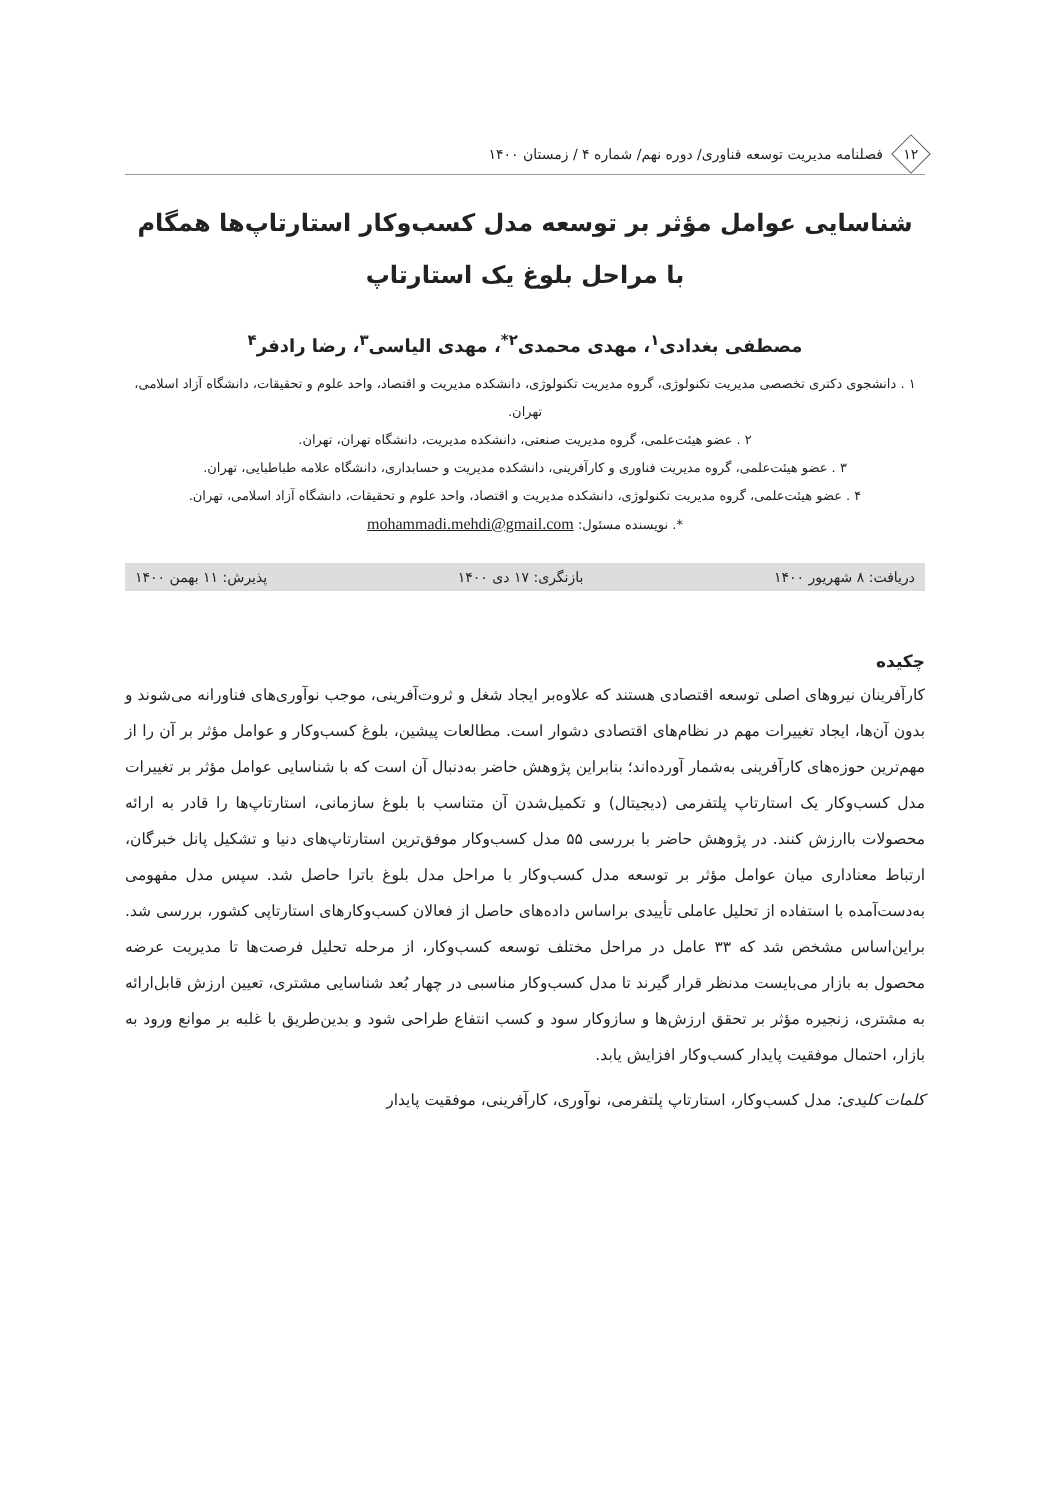۱۲
فصلنامه مدیریت توسعه فناوری/ دوره نهم/ شماره ۴ / زمستان ۱۴۰۰
شناسایی عوامل مؤثر بر توسعه مدل کسب‌وکار استارتاپ‌ها همگام
با مراحل بلوغ یک استارتاپ
مصطفی بغدادی<sup>۱</sup>، مهدی محمدی<sup>۲*</sup>، مهدی الیاسی<sup>۳</sup>، رضا رادفر<sup>۴</sup>
۱ . دانشجوی دکتری تخصصی مدیریت تکنولوژی، گروه مدیریت تکنولوژی، دانشکده مدیریت و اقتصاد، واحد علوم و تحقیقات، دانشگاه آزاد اسلامی، تهران.
۲ . عضو هیئت‌علمی، گروه مدیریت صنعتی، دانشکده مدیریت، دانشگاه تهران، تهران.
۳ . عضو هیئت‌علمی، گروه مدیریت فناوری و کارآفرینی، دانشکده مدیریت و حسابداری، دانشگاه علامه طباطبایی، تهران.
۴ . عضو هیئت‌علمی، گروه مدیریت تکنولوژی، دانشکده مدیریت و اقتصاد، واحد علوم و تحقیقات، دانشگاه آزاد اسلامی، تهران.
*. نویسنده مسئول: mohammadi.mehdi@gmail.com
دریافت: ۸ شهریور ۱۴۰۰ بازنگری: ۱۷ دی ۱۴۰۰ پذیرش: ۱۱ بهمن ۱۴۰۰
چکیده
کارآفرینان نیروهای اصلی توسعه اقتصادی هستند که علاوه‌بر ایجاد شغل و ثروت‌آفرینی، موجب نوآوری‌های فناورانه می‌شوند و بدون آن‌ها، ایجاد تغییرات مهم در نظام‌های اقتصادی دشوار است. مطالعات پیشین، بلوغ کسب‌وکار و عوامل مؤثر بر آن را از مهم‌ترین حوزه‌های کارآفرینی به‌شمار آورده‌اند؛ بنابراین پژوهش حاضر به‌دنبال آن است که با شناسایی عوامل مؤثر بر تغییرات مدل کسب‌وکار یک استارتاپ پلتفرمی (دیجیتال) و تکمیل‌شدن آن متناسب با بلوغ سازمانی، استارتاپ‌ها را قادر به ارائه محصولات باارزش کنند. در پژوهش حاضر با بررسی ۵۵ مدل کسب‌وکار موفق‌ترین استارتاپ‌های دنیا و تشکیل پانل خبرگان، ارتباط معناداری میان عوامل مؤثر بر توسعه مدل کسب‌وکار با مراحل مدل بلوغ باترا حاصل شد. سپس مدل مفهومی به‌دست‌آمده با استفاده از تحلیل عاملی تأییدی براساس داده‌های حاصل از فعالان کسب‌وکارهای استارتاپی کشور، بررسی شد. براین‌اساس مشخص شد که ۳۳ عامل در مراحل مختلف توسعه کسب‌وکار، از مرحله تحلیل فرصت‌ها تا مدیریت عرضه محصول به بازار می‌بایست مدنظر قرار گیرند تا مدل کسب‌وکار مناسبی در چهار بُعد شناسایی مشتری، تعیین ارزش قابل‌ارائه به مشتری، زنجیره مؤثر بر تحقق ارزش‌ها و سازوکار سود و کسب انتفاع طراحی شود و بدین‌طریق با غلبه بر موانع ورود به بازار، احتمال موفقیت پایدار کسب‌وکار افزایش یابد.
کلمات کلیدی: مدل کسب‌وکار، استارتاپ پلتفرمی، نوآوری، کارآفرینی، موفقیت پایدار